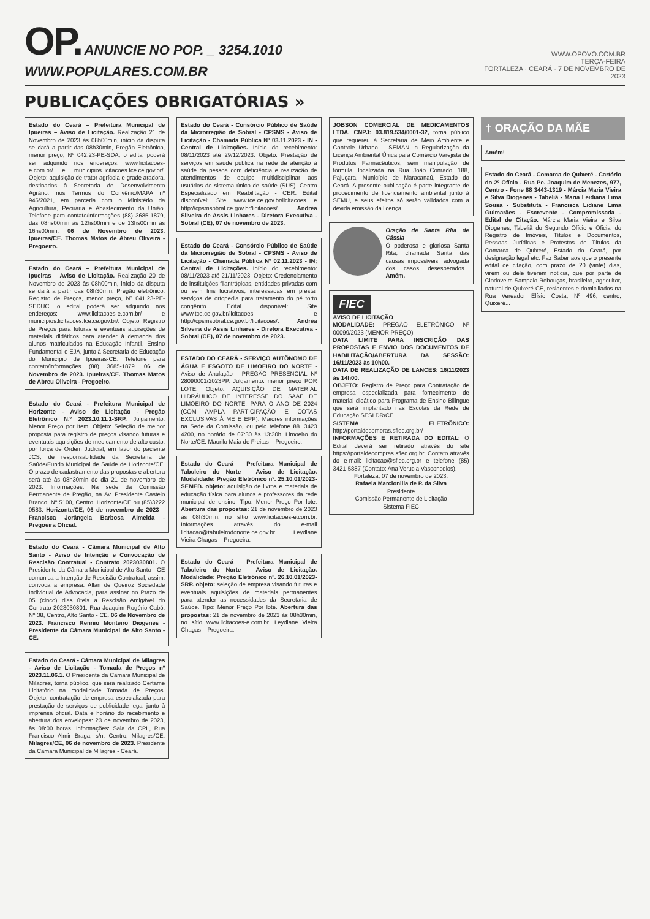OP. ANUNCIE NO POP. _ 3254.1010 WWW.POPULARES.COM.BR
WWW.OPOVO.COM.BR
TERÇA-FEIRA
FORTALEZA · CEARÁ · 7 DE NOVEMBRO DE 2023
PUBLICAÇÕES OBRIGATÓRIAS »
Estado do Ceará – Prefeitura Municipal de Ipueiras – Aviso de Licitação. Realização 21 de Novembro de 2023 às 08h00min, início da disputa se dará a partir das 08h30min, Pregão Eletrônico, menor preço, Nº 042.23-PE-SDA, o edital poderá ser adquirido nos endereços: www.licitacoes-e.com.br/ e municipios.licitacoes.tce.ce.gov.br/. Objeto: aquisição de trator agrícola e grade aradora, destinados à Secretaria de Desenvolvimento Agrário, nos Termos do Convênio/MAPA nº 946/2021, em parceria com o Ministério da Agricultura, Pecuária e Abastecimento da União. Telefone para contato/informações (88) 3685-1879, das 08hs00min às 12hs00min e de 13hs00min às 16hs00min. 06 de Novembro de 2023. Ipueiras/CE. Thomas Matos de Abreu Oliveira - Pregoeiro.
Estado do Ceará – Prefeitura Municipal de Ipueiras – Aviso de Licitação. Realização 20 de Novembro de 2023 às 08h00min, início da disputa se dará a partir das 08h30min, Pregão eletrônico, Registro de Preços, menor preço, Nº 041.23-PE-SEDUC, o edital poderá ser adquirido nos endereços: www.licitacoes-e.com.br/ e municipios.licitacoes.tce.ce.gov.br/. Objeto: Registro de Preços para futuras e eventuais aquisições de materiais didáticos para atender à demanda dos alunos matriculados na Educação Infantil, Ensino Fundamental e EJA, junto à Secretaria de Educação do Município de Ipueiras-CE. Telefone para contato/informações (88) 3685-1879. 06 de Novembro de 2023. Ipueiras/CE. Thomas Matos de Abreu Oliveira - Pregoeiro.
Estado do Ceará - Prefeitura Municipal de Horizonte - Aviso de Licitação - Pregão Eletrônico N.º 2023.10.11.1-SRP. Julgamento: Menor Preço por Item. Objeto: Seleção de melhor proposta para registro de preços visando futuras e eventuais aquisições de medicamento de alto custo, por força de Ordem Judicial, em favor do paciente JCS, de responsabilidade da Secretaria de Saúde/Fundo Municipal de Saúde de Horizonte/CE. O prazo de cadastramento das propostas e abertura será até às 08h30min do dia 21 de novembro de 2023. Informações: Na sede da Comissão Permanente de Pregão, na Av. Presidente Castelo Branco, Nº 5100, Centro, Horizonte/CE ou (85)3222 0583. Horizonte/CE, 06 de novembro de 2023 – Francisca Jorângela Barbosa Almeida - Pregoeira Oficial.
Estado do Ceará - Câmara Municipal de Alto Santo - Aviso de Intenção e Convocação de Rescisão Contratual - Contrato 2023030801. O Presidente da Câmara Municipal de Alto Santo - CE comunica a Intenção de Rescisão Contratual, assim, convoca a empresa: Allan de Queiroz Sociedade Individual de Advocacia, para assinar no Prazo de 05 (cinco) dias úteis a Rescisão Amigável do Contrato 2023030801. Rua Joaquim Rogério Cabó, Nº 38, Centro, Alto Santo - CE. 06 de Novembro de 2023. Francisco Rennio Monteiro Diogenes - Presidente da Câmara Municipal de Alto Santo - CE.
Estado do Ceará - Câmara Municipal de Milagres - Aviso de Licitação - Tomada de Preços nº 2023.11.06.1. O Presidente da Câmara Municipal de Milagres, torna público, que será realizado Certame Licitatório na modalidade Tomada de Preços. Objeto: contratação de empresa especializada para prestação de serviços de publicidade legal junto à imprensa oficial. Data e horário do recebimento e abertura dos envelopes: 23 de novembro de 2023, às 08:00 horas. Informações: Sala da CPL, Rua Francisco Almir Braga, s/n, Centro, Milagres/CE. Milagres/CE, 06 de novembro de 2023. Presidente da Câmara Municipal de Milagres - Ceará.
Estado do Ceará - Consórcio Público de Saúde da Microrregião de Sobral - CPSMS - Aviso de Licitação - Chamada Pública Nº 03.11.2023 - IN - Central de Licitações. Início do recebimento: 08/11/2023 até 29/12/2023. Objeto: Prestação de serviços em saúde pública na rede de atenção à saúde da pessoa com deficiência e realização de atendimentos de equipe multidisciplinar aos usuários do sistema único de saúde (SUS). Centro Especializado em Reabilitação - CER. Edital disponível: Site www.tce.ce.gov.br/licitacoes e http://cpsmsobral.ce.gov.br/licitacoes/. Andréa Silveira de Assis Linhares - Diretora Executiva - Sobral (CE), 07 de novembro de 2023.
Estado do Ceará - Consórcio Público de Saúde da Microrregião de Sobral - CPSMS - Aviso de Licitação - Chamada Pública Nº 02.11.2023 - IN; Central de Licitações. Início do recebimento: 08/11/2023 até 21/11/2023. Objeto: Credenciamento de instituições filantrópicas, entidades privadas com ou sem fins lucrativos, interessadas em prestar serviços de ortopedia para tratamento do pé torto congênito. Edital disponível: Site www.tce.ce.gov.br/licitacoes e http://cpsmsobral.ce.gov.br/licitacoes/. Andréa Silveira de Assis Linhares - Diretora Executiva - Sobral (CE), 07 de novembro de 2023.
ESTADO DO CEARÁ - SERVIÇO AUTÔNOMO DE ÁGUA E ESGOTO DE LIMOEIRO DO NORTE - Aviso de Anulação - PREGÃO PRESENCIAL Nº 28090001/2023PP. Julgamento: menor preço POR LOTE. Objeto: AQUISIÇÃO DE MATERIAL HIDRÁULICO DE INTERESSE DO SAAE DE LIMOEIRO DO NORTE, PARA O ANO DE 2024 (COM AMPLA PARTICIPAÇÃO E COTAS EXCLUSIVAS À ME E EPP). Maiores informações na Sede da Comissão, ou pelo telefone 88. 3423 4200, no horário de 07:30 às 13:30h. Limoeiro do Norte/CE. Maurilo Maia de Freitas – Pregoeiro.
Estado do Ceará – Prefeitura Municipal de Tabuleiro do Norte – Aviso de Licitação. Modalidade: Pregão Eletrônico nº. 25.10.01/2023-SEMEB. objeto: aquisição de livros e materiais de educação física para alunos e professores da rede municipal de ensino. Tipo: Menor Preço Por lote. Abertura das propostas: 21 de novembro de 2023 às 08h30min, no sítio www.licitacoes-e.com.br. Informações através do e-mail licitacao@tabuleirodonorte.ce.gov.br. Leydiane Vieira Chagas – Pregoeira.
Estado do Ceará – Prefeitura Municipal de Tabuleiro do Norte – Aviso de Licitação. Modalidade: Pregão Eletrônico nº. 26.10.01/2023-SRP. objeto: seleção de empresa visando futuras e eventuais aquisições de materiais permanentes para atender as necessidades da Secretaria de Saúde. Tipo: Menor Preço Por lote. Abertura das propostas: 21 de novembro de 2023 às 08h30min, no sítio www.licitacoes-e.com.br. Leydiane Vieira Chagas – Pregoeira.
JOBSON COMERCIAL DE MEDICAMENTOS LTDA, CNPJ: 03.819.534/0001-32, torna público que requereu à Secretaria de Meio Ambiente e Controle Urbano – SEMAN, a Regularização da Licença Ambiental Única para Comércio Varejista de Produtos Farmacêuticos, sem manipulação de fórmula, localizada na Rua João Conrado, 188, Pajuçara, Município de Maracanaú, Estado do Ceará. A presente publicação é parte integrante de procedimento de licenciamento ambiental junto à SEMU, e seus efeitos só serão validados com a devida emissão da licença.
Oração de Santa Rita de Cássia
Ó poderosa e gloriosa Santa Rita, chamada Santa das causas impossíveis, advogada dos casos desesperados... Amém.
FIEC
AVISO DE LICITAÇÃO
MODALIDADE: PREGÃO ELETRÔNICO Nº 00099/2023 (MENOR PREÇO)
DATA LIMITE PARA INSCRIÇÃO DAS PROPOSTAS E ENVIO DOS DOCUMENTOS DE HABILITAÇÃO/ABERTURA DA SESSÃO: 16/11/2023 às 10h00.
DATA DE REALIZAÇÃO DE LANCES: 16/11/2023 às 14h00.
OBJETO: Registro de Preço para Contratação de empresa especializada para fornecimento de material didático para Programa de Ensino Bilíngue que será implantado nas Escolas da Rede de Educação SESI DR/CE.
SISTEMA ELETRÔNICO: http://portaldecompras.sfiec.org.br/
INFORMAÇÕES E RETIRADA DO EDITAL: O Edital deverá ser retirado através do site https://portaldecompras.sfiec.org.br. Contato através do e-mail: licitacao@sfiec.org.br e telefone (85) 3421-5887 (Contato: Ana Verucia Vasconcelos).
Fortaleza, 07 de novembro de 2023.
Rafaela Marcionilia de P. da Silva
Presidente
Comissão Permanente de Licitação
Sistema FIEC
† ORAÇÃO DA MÃE
Amém!
Estado do Ceará - Comarca de Quixeré - Cartório do 2º Ofício - Rua Pe. Joaquim de Menezes, 977, Centro - Fone 88 3443-1319 - Márcia Maria Vieira e Silva Diogenes - Tabeliã - Maria Leidiana Lima Sousa - Substituta - Francisca Lidiane Lima Guimarães - Escrevente - Compromissada - Edital de Citação. Márcia Maria Vieira e Silva Diogenes, Tabeliã do Segundo Ofício e Oficial do Registro de Imóveis, Títulos e Documentos, Pessoas Jurídicas e Protestos de Títulos da Comarca de Quixeré, Estado do Ceará, por designação legal etc. Faz Saber aos que o presente edital de citação, com prazo de 20 (vinte) dias, virem ou dele tiverem notícia, que por parte de Clodoveim Sampaio Rebouças, brasileiro, agricultor, natural de Quixeré-CE, residentes e domiciliados na Rua Vereador Elísio Costa, Nº 496, centro, Quixeré...